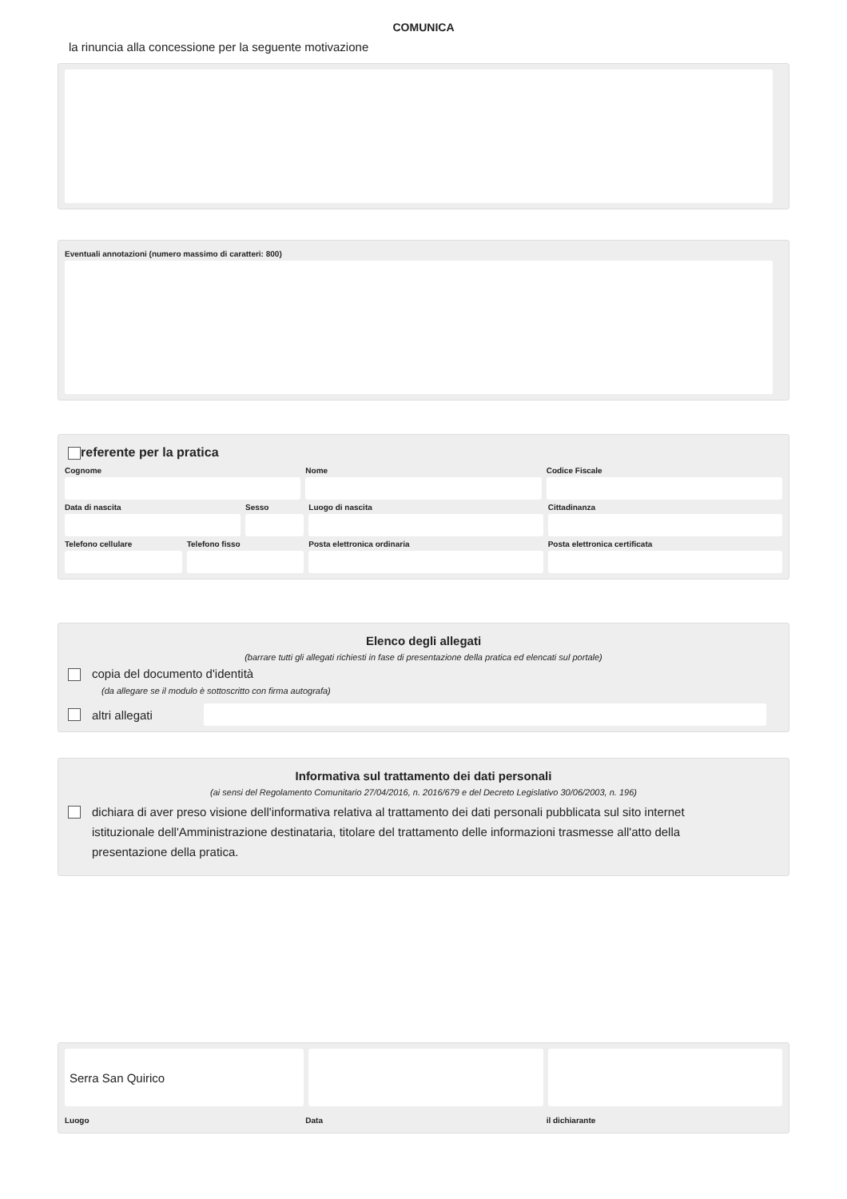COMUNICA
la rinuncia alla concessione per la seguente motivazione
Eventuali annotazioni (numero massimo di caratteri: 800)
referente per la pratica
Cognome Nome Codice Fiscale
Data di nascita Sesso Luogo di nascita Cittadinanza
Telefono cellulare Telefono fisso Posta elettronica ordinaria Posta elettronica certificata
Elenco degli allegati
(barrare tutti gli allegati richiesti in fase di presentazione della pratica ed elencati sul portale)
copia del documento d'identità
(da allegare se il modulo è sottoscritto con firma autografa)
altri allegati
Informativa sul trattamento dei dati personali
(ai sensi del Regolamento Comunitario 27/04/2016, n. 2016/679 e del Decreto Legislativo 30/06/2003, n. 196)
dichiara di aver preso visione dell'informativa relativa al trattamento dei dati personali pubblicata sul sito internet istituzionale dell'Amministrazione destinataria, titolare del trattamento delle informazioni trasmesse all'atto della presentazione della pratica.
Serra San Quirico
Luogo Data il dichiarante